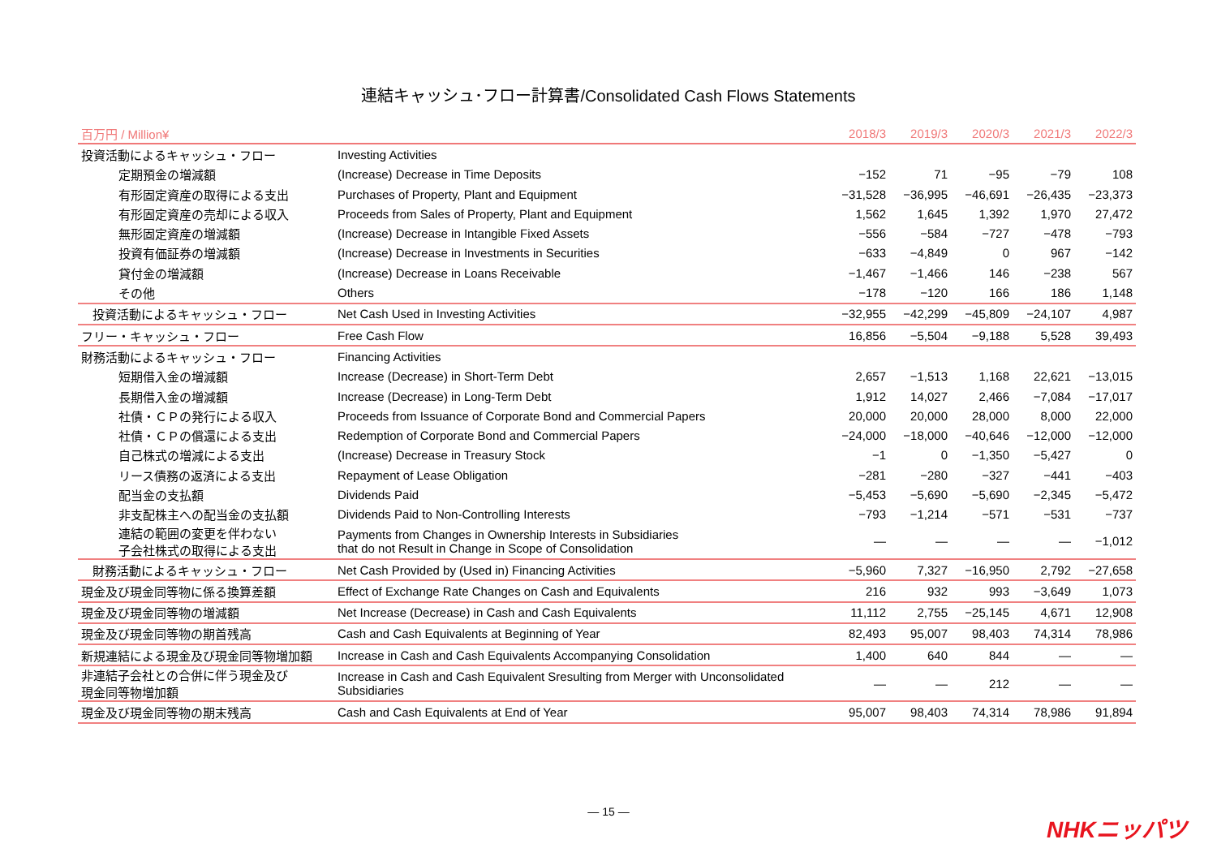連結キャッシュ･フロー計算書/Consolidated Cash Flows Statements
| 百万円 / Million¥ | | 2018/3 | 2019/3 | 2020/3 | 2021/3 | 2022/3 |
| --- | --- | --- | --- | --- | --- | --- |
| 投資活動によるキャッシュ・フロー | Investing Activities | | | | | |
| 定期預金の増減額 | (Increase) Decrease in Time Deposits | −152 | 71 | −95 | −79 | 108 |
| 有形固定資産の取得による支出 | Purchases of Property, Plant and Equipment | −31,528 | −36,995 | −46,691 | −26,435 | −23,373 |
| 有形固定資産の売却による収入 | Proceeds from Sales of Property, Plant and Equipment | 1,562 | 1,645 | 1,392 | 1,970 | 27,472 |
| 無形固定資産の増減額 | (Increase) Decrease in Intangible Fixed Assets | −556 | −584 | −727 | −478 | −793 |
| 投資有価証券の増減額 | (Increase) Decrease in Investments in Securities | −633 | −4,849 | 0 | 967 | −142 |
| 貸付金の増減額 | (Increase) Decrease in Loans Receivable | −1,467 | −1,466 | 146 | −238 | 567 |
| その他 | Others | −178 | −120 | 166 | 186 | 1,148 |
| 投資活動によるキャッシュ・フロー | Net Cash Used in Investing Activities | −32,955 | −42,299 | −45,809 | −24,107 | 4,987 |
| フリー・キャッシュ・フロー | Free Cash Flow | 16,856 | −5,504 | −9,188 | 5,528 | 39,493 |
| 財務活動によるキャッシュ・フロー | Financing Activities | | | | | |
| 短期借入金の増減額 | Increase (Decrease) in Short-Term Debt | 2,657 | −1,513 | 1,168 | 22,621 | −13,015 |
| 長期借入金の増減額 | Increase (Decrease) in Long-Term Debt | 1,912 | 14,027 | 2,466 | −7,084 | −17,017 |
| 社債・ＣＰの発行による収入 | Proceeds from Issuance of Corporate Bond and Commercial Papers | 20,000 | 20,000 | 28,000 | 8,000 | 22,000 |
| 社債・ＣＰの償還による支出 | Redemption of Corporate Bond and Commercial Papers | −24,000 | −18,000 | −40,646 | −12,000 | −12,000 |
| 自己株式の増減による支出 | (Increase) Decrease in Treasury Stock | −1 | 0 | −1,350 | −5,427 | 0 |
| リース債務の返済による支出 | Repayment of Lease Obligation | −281 | −280 | −327 | −441 | −403 |
| 配当金の支払額 | Dividends Paid | −5,453 | −5,690 | −5,690 | −2,345 | −5,472 |
| 非支配株主への配当金の支払額 | Dividends Paid to Non-Controlling Interests | −793 | −1,214 | −571 | −531 | −737 |
| 連結の範囲の変更を伴わない 子会社株式の取得による支出 | Payments from Changes in Ownership Interests in Subsidiaries that do not Result in Change in Scope of Consolidation | — | — | — | — | −1,012 |
| 財務活動によるキャッシュ・フロー | Net Cash Provided by (Used in) Financing Activities | −5,960 | 7,327 | −16,950 | 2,792 | −27,658 |
| 現金及び現金同等物に係る換算差額 | Effect of Exchange Rate Changes on Cash and Equivalents | 216 | 932 | 993 | −3,649 | 1,073 |
| 現金及び現金同等物の増減額 | Net Increase (Decrease) in Cash and Cash Equivalents | 11,112 | 2,755 | −25,145 | 4,671 | 12,908 |
| 現金及び現金同等物の期首残高 | Cash and Cash Equivalents at Beginning of Year | 82,493 | 95,007 | 98,403 | 74,314 | 78,986 |
| 新規連結による現金及び現金同等物増加額 | Increase in Cash and Cash Equivalents Accompanying Consolidation | 1,400 | 640 | 844 | — | — |
| 非連結子会社との合併に伴う現金及び 現金同等物増加額 | Increase in Cash and Cash Equivalent Sresulting from Merger with Unconsolidated Subsidiaries | — | — | 212 | — | — |
| 現金及び現金同等物の期末残高 | Cash and Cash Equivalents at End of Year | 95,007 | 98,403 | 74,314 | 78,986 | 91,894 |
― 15 ―
NHKニッパツ